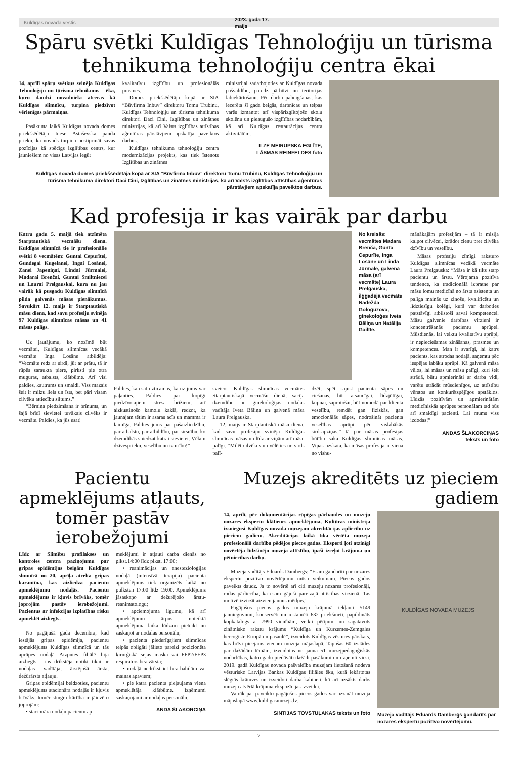Kuldīgas novada vēstis 2023. gada 17. maijs
Spāru svētki Kuldīgas Tehnoloģiju un tūrisma tehnikuma tehnoloģiju centra ēkai
14. aprīlī spāru svētkus svinēja Kuldīgas Tehnoloģiju un tūrisma tehnikums – ēka, kuru daudzi novadnieki atceras kā Kuldīgas slimnīcu, turpina piedzīvot vērienīgas pārmaiņas.
Pasākuma laikā Kuldīgas novada domes priekšsēdētāja Inese Astaševska pauda prieku, ka novads turpina nostiprināt savas pozīcijas kā spēcīgs izglītības centrs, kur jauniešiem no visas Latvijas iegūt
kvalitatīvu izglītību un profesionālās prasmes.
Domes priekšsēdētāja kopā ar SIA “Būvfirma Inbuv” direktoru Tomu Trubinu, Kuldīgas Tehnoloģiju un tūrisma tehnikuma direktori Daci Cini, Izglītības un zinātnes ministrijas, kā arī Valsts izglītības attīstības aģentūras pārstāvjiem apskatīja paveiktos darbus.
Kuldīgas tehnikuma tehnoloģiju centra modernizācijas projekts, kas tiek īstenots Izglītības un zinātnes
ministrijai sadarbojoties ar Kuldīgas novada pašvaldību, paredz pārbūvi un teritorijas labiekārtošanu. Pēc darbu pabeigšanas, kas iecerēta šī gada beigās, darbnīcas un telpas varēs izmantot arī vispārizglītojošo skolu skolēnu un pieaugušo izglītības nodarbībām, kā arī Kuldīgas restaurācijas centra aktivitātēm.
ILZE MEIRUPSKA EGLĪTE,
LĀSMAS REINFELDES foto
Kuldīgas novada domes priekšsēdētāja kopā ar SIA “Būvfirma Inbuv” direktoru Tomu Trubinu, Kuldīgas Tehnoloģiju un tūrisma tehnikuma direktori Daci Cini, Izglītības un zinātnes ministrijas, kā arī Valsts izglītības attīstības aģentūras pārstāvjiem apskatīja paveiktos darbus.
Kad profesija ir kas vairāk par darbu
Katru gadu 5. maijā tiek atzīmēta Starptautiskā vecmāšu diena. Kuldīgas slimnīcā tie ir profesionālie svētki 8 vecmātēm: Guntai Cepurītei, Gundegai Kugelanei, Ingai Losānei, Zanei Japeniņai, Lindai Jūrmalei, Madarai Brenčai, Guntai Smiltniecei un Laurai Prelgauskai, kura nu jau vairāk kā pusgadu Kuldīgas slimnīcā pilda galvenās māsas pienākumus. Savukārt 12. maijs ir Starptautiskā māsu diena, kad savu profesiju svinēja 97 Kuldīgas slimnīcas māsas un 41 māsas palīgs.
Uz jautājumu, ko nozīmē būt vecmātei, Kuldīgas slimnīcas vecākā vecmāte Inga Losāne atbildēja: “Vecmāte redz ar sirdi, jūt ar prātu, tā ir rūpēs saraukta piere, pirksti pie otra muguras, atbalsts, klātbūtne. Arī visi paldies, kautrums un smaidi. Viss mazais šeit ir milzu liels un īsts, bet pāri visam cilvēku attiecību siltums.”
“Bērniņa piedzimšana ir brīnums, un šajā brīdī sievietei tuvākais cilvēks ir vecmāte. Paldies, ka jūs esat!
No kreisās: vecmātes Madara Brenča, Gunta Cepurīte, Inga Losāne un Linda Jūrmale, galvenā māsa (arī vecmāte) Laura Prelgauska, ilggadējā vecmāte Nadežda Gologuzova, ginekoloģes Iveta Bāliņa un Natālija Gailīte.
Paldies, ka esat uzticamas, ka uz jums var paļauties. Paldies par kopīgi piedzīvotajiem stresa brīžiem, arī aizkustinošo kamolu kaklā, redzot, ka jaunajam tētim ir asaras acīs un mamma ir laimīga. Paldies jums par pašaizliedzību, par atbalstu, par atbildību, par sirsnību, ko dzemdībās sniedzat katrai sievietei. Vēlam dzīvesprieku, veselību un izturību!”
sveicot Kuldīgas slimnīcas vecmātes Starptautiskajā vecmāšu dienā, sacīja dzemdību un ginekoloģijas nodaļas vadītāja Iveta Bāliņa un galvenā māsa Laura Prelgauska.
12. maijs ir Starptautiskā māsu diena, kad savu profesiju svinēja Kuldīgas slimnīcas māsas un līdz ar viņām arī māsu palīgi. “Mīlēt cilvēkus un vēlēties no sirds palī-
dzēt, spēt sajust pacienta sāpes un ciešanas, būt atsaucīgai, līdzjūtīgai, laipnai, saprotošai, būt nomodā par klienta veselību, remdēt gan fiziskās, gan emocionālās sāpes, nodrošināt pacienta veselības aprūpi pēc vislabākās sirdsapziņas,” tā par māsas profesijas būtību saka Kuldīgas slimnīcas māsas. Viņas uzskata, ka māsas profesija ir viena no vishu-
mānākajām profesijām – tā ir misija kalpot cilvēcei, izrādot cieņu pret cilvēka dzīvību un veselību.
Māsas profesiju zīmīgi raksturo Kuldīgas slimnīcas vecākā vecmāte Laura Prelgauska: “Māsa ir kā tilts starp pacientu un ārstu. Vērojama pozitīva tendence, ka tradicionālā izpratne par māsu lomu medicīnā no ārsta asistenta un palīga mainās uz zinošu, kvalificētu un līdztiesīgu kolēģi, kurš var darboties patstāvīgi atbilstoši savai kompetencei. Māsu galvenie darbības virzieni ir koncentrēšanās pacientu aprūpei. Mūsdienās, lai veiktu kvalitatīvu aprūpi, ir nepieciešamas zināšanas, prasmes un kompetences. Man ir svarīgi, lai katrs pacients, kas atrodas nodaļā, saņemtu pēc iespējas labāku aprūpi. Kā galvenā māsa vēlos, lai māsas un māsu palīgi, kuri šeit strādā, būtu apmierināti ar darba vidi, varētu strādāt mūsdienīgos, uz attīstību vērstos un konkurētspējīgos apstākļos. Līdzās pozitīvām un apmierinātām medicīniskās aprūpes personālam tad būs arī smaidīgi pacienti. Lai mums viss izdodas!”
ANDAS ŠLAKORCIŅAS
teksts un foto
Pacientu apmeklējums atļauts, tomēr pastāv ierobežojumi
Līdz ar Slimību profilakses un kontroles centra paziņojumu par gripas epidēmijas beigām Kuldīgas slimnīcā no 20. aprīļa atcelta gripas karantīna, kas aizliedza pacientu apmeklējumu nodaļās. Pacientu apmeklējums ir kļuvis brīvāks, tomēr joprojām pastāv ierobežojumi. Pacientus ar infekcijas izplatības risku apmeklēt aizliegts.
No pagājušā gada decembra, kad iestājās gripas epidēmija, pacientu apmeklējums Kuldīgas slimnīcā un tās aprūpes nodaļā Aizputes filiālē bija aizliegts - tas drīkstēja notikt tikai ar nodaļas vadītāja, ārstējošā ārsta, dežūrārsta atļauju.
Gripas epidēmijai beidzoties, pacientu apmeklējums stacionāra nodaļās ir kļuvis brīvāks, tomēr stingra kārtība ir jāievēro joprojām:
• stacionāra nodaļu pacientu ap-
meklējumi ir atļauti darba dienās no plkst.14:00 līdz plkst. 17:00;
• reanimācijas un anestezioloģijas nodaļā (intensīvā terapija) pacienta apmeklējums tiek organizēts laikā no pulksten 17:00 līdz 19:00. Apmeklējums jāsaskaņo ar dežurējošo ārstu-reanimatologu;
• apciemojuma ilgumu, kā arī apmeklējumu ārpus noteiktā apmeklējuma laika lūdzam pieteikt un saskaņot ar nodaļas personālu;
• pacienta piederīgajiem slimnīcas telpās obligāti jālieto pareizi pozicionēta ķirurģiskā sejas maska vai FFP2/FFP3 respirators bez vārsta;
• nodaļā nedrīkst iet bez bahilām vai maiņas apaviem;
• pie katra pacienta pieļaujama viena apmeklētāja klātbūtne. Izņēmumi saskaņojami ar nodaļas personālu.
ANDA ŠLAKORCIŅA
Muzejs akreditēts uz pieciem gadiem
14. aprīlī, pēc dokumentācijas rūpīgas pārbaudes un muzeju nozares ekspertu klātienes apmeklējuma, Kultūras ministrija izsniegusi Kuldīgas novada muzejam akreditācijas apliecību uz pieciem gadiem. Akreditācijas laikā tika vērtēta muzeja profesionālā darbība pēdējos piecos gados. Eksperti ļoti atzinīgi novērtēja līdzšinējo muzeja attīstību, īpaši izceļot krājuma un pētniecības darbu.
Muzeja vadītājs Eduards Dambergs: “Esam gandarīti par nozares ekspertu pozitīvo novērtējumu mūsu veikumam. Piecos gados paveikts daudz. Ja to novērtē arī citi muzeju nozares profesionāļi, rodas pārliecība, ka esam gājuši pareizajā attīstības virzienā. Tas motivē izvirzīt aizvien jaunus mērķus.”
Pagājušos piecos gados muzeja krājumā iekļauti 5149 jaunieguvumi, konservēti un restaurēti 632 priekšmeti, papildināts kopkatalogs ar 7990 vienībām, veikti pētījumi un sagatavots zinātnisko rakstu krājums “Kuldīga un Kurzemes-Zemgales hercogiste Eiropā un pasaulē”, izveidots Kuldīgas vēstures pārskats, kas brīvi pieejams vienam muzeja mājaslapā. Tapušas 60 izstādes par dažādām tēmām, izveidotas no jauna 51 muzejpedagoģiskās nodarbības, katru gadu piedāvāti dažādi pasākumi un uzņemti viesi. 2019. gadā Kuldīgas novada pašvaldība muzejam lietošanā nodeva vēsturisko Latvijas Bankas Kuldīgas filiāles ēku, kurā iekārtotas slēgtās krātuves un izveidoti darba kabineti, kā arī uzsākts darbs muzeja atvērtā krājuma ekspozīcijas izveidei.
Vairāk par paveikto pagājušos piecos gados var uzzināt muzeja mājaslapā www.kuldigasmuzejs.lv.
SINTIJAS TOVSTUĻAKAS teksts un foto
KULDĪGAS NOVADA MUZEJS
Muzeja vadītājs Eduards Dambergs gandarīts par nozares ekspertu pozitīvo novērtējumu.
7